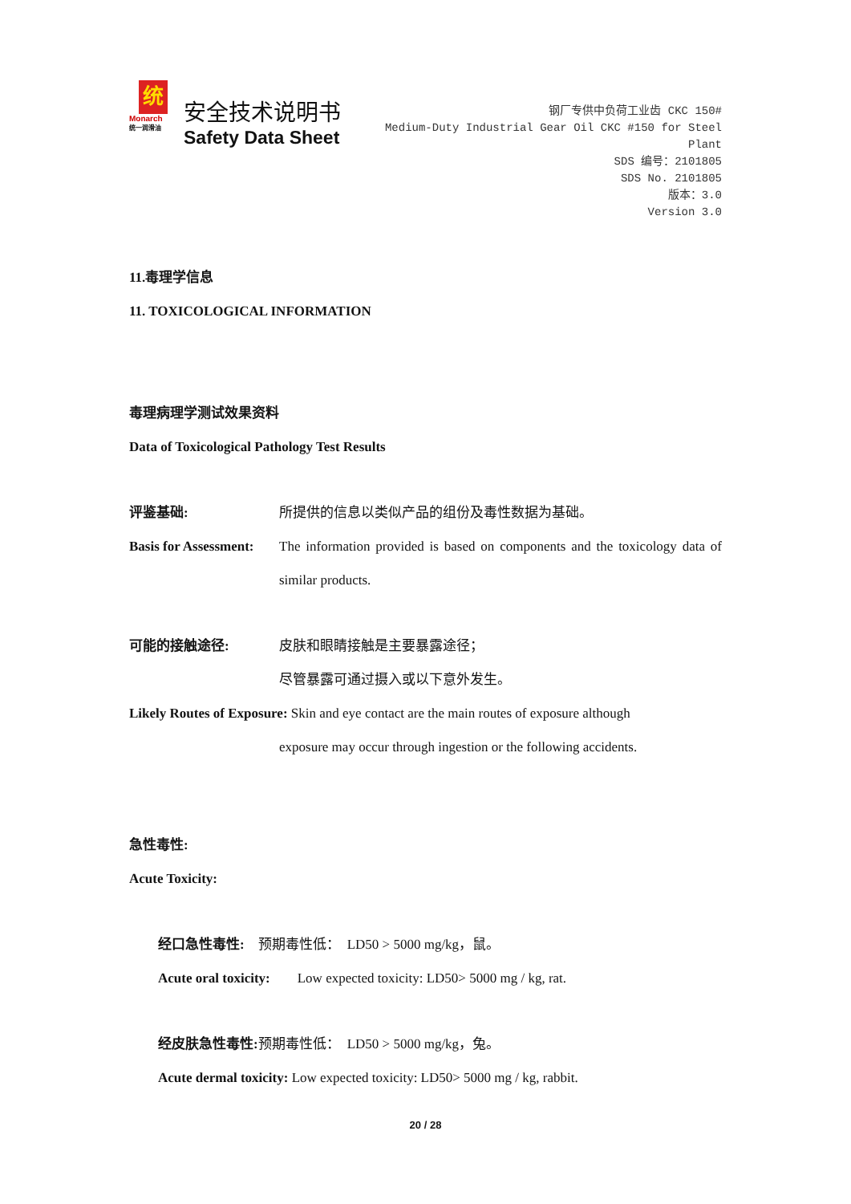统
Monarch
统一润滑油
安全技术说明书
Safety Data Sheet
钢厂专供中负荷工业齿 CKC 150#
Medium-Duty Industrial Gear Oil CKC #150 for Steel Plant
SDS 编号：2101805
SDS No. 2101805
版本：3.0
Version 3.0
11.毒理学信息
11. TOXICOLOGICAL INFORMATION
毒理病理学测试效果资料
Data of Toxicological Pathology Test Results
评鉴基础: 所提供的信息以类似产品的组份及毒性数据为基础。
Basis for Assessment:
The information provided is based on components and the toxicology data of similar products.
可能的接触途径: 皮肤和眼睛接触是主要暴露途径；
尽管暴露可通过摄入或以下意外发生。
Likely Routes of Exposure: Skin and eye contact are the main routes of exposure although
exposure may occur through ingestion or the following accidents.
急性毒性:
Acute Toxicity:
经口急性毒性:　预期毒性低：　LD50 > 5000 mg/kg，鼠。
Acute oral toxicity:　　Low expected toxicity: LD50> 5000 mg / kg, rat.
经皮肤急性毒性: 预期毒性低：　LD50 > 5000 mg/kg，兔。
Acute dermal toxicity: Low expected toxicity: LD50> 5000 mg / kg, rabbit.
20 / 28